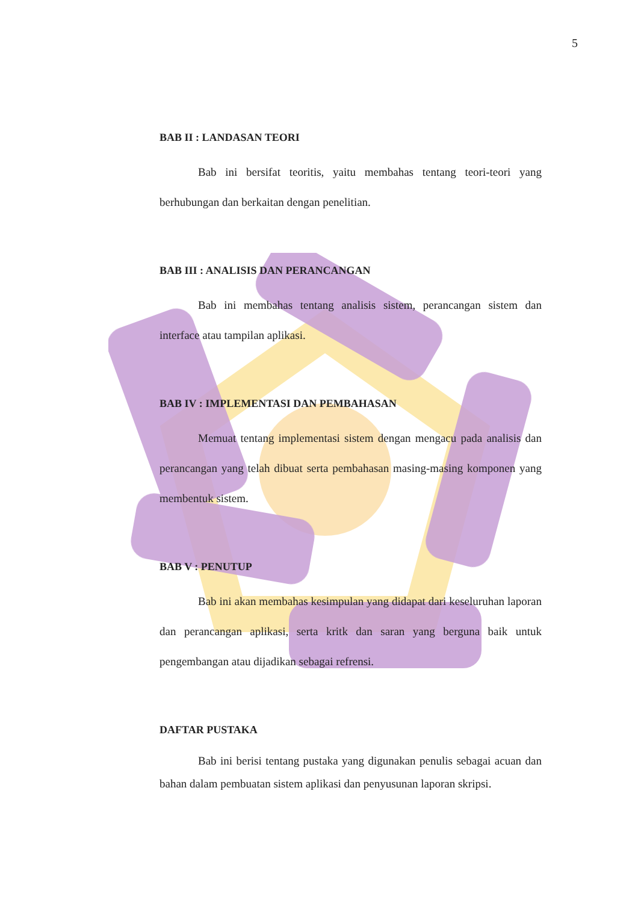5
BAB II : LANDASAN TEORI
Bab ini bersifat teoritis, yaitu membahas tentang teori-teori yang berhubungan dan berkaitan dengan penelitian.
BAB III : ANALISIS DAN PERANCANGAN
Bab ini membahas tentang analisis sistem, perancangan sistem dan interface atau tampilan aplikasi.
BAB IV : IMPLEMENTASI DAN PEMBAHASAN
Memuat tentang implementasi sistem dengan mengacu pada analisis dan perancangan yang telah dibuat serta pembahasan masing-masing komponen yang membentuk sistem.
BAB V : PENUTUP
Bab ini akan membahas kesimpulan yang didapat dari keseluruhan laporan dan perancangan aplikasi, serta kritk dan saran yang berguna baik untuk pengembangan atau dijadikan sebagai refrensi.
DAFTAR PUSTAKA
Bab ini berisi tentang pustaka yang digunakan penulis sebagai acuan dan bahan dalam pembuatan sistem aplikasi dan penyusunan laporan skripsi.